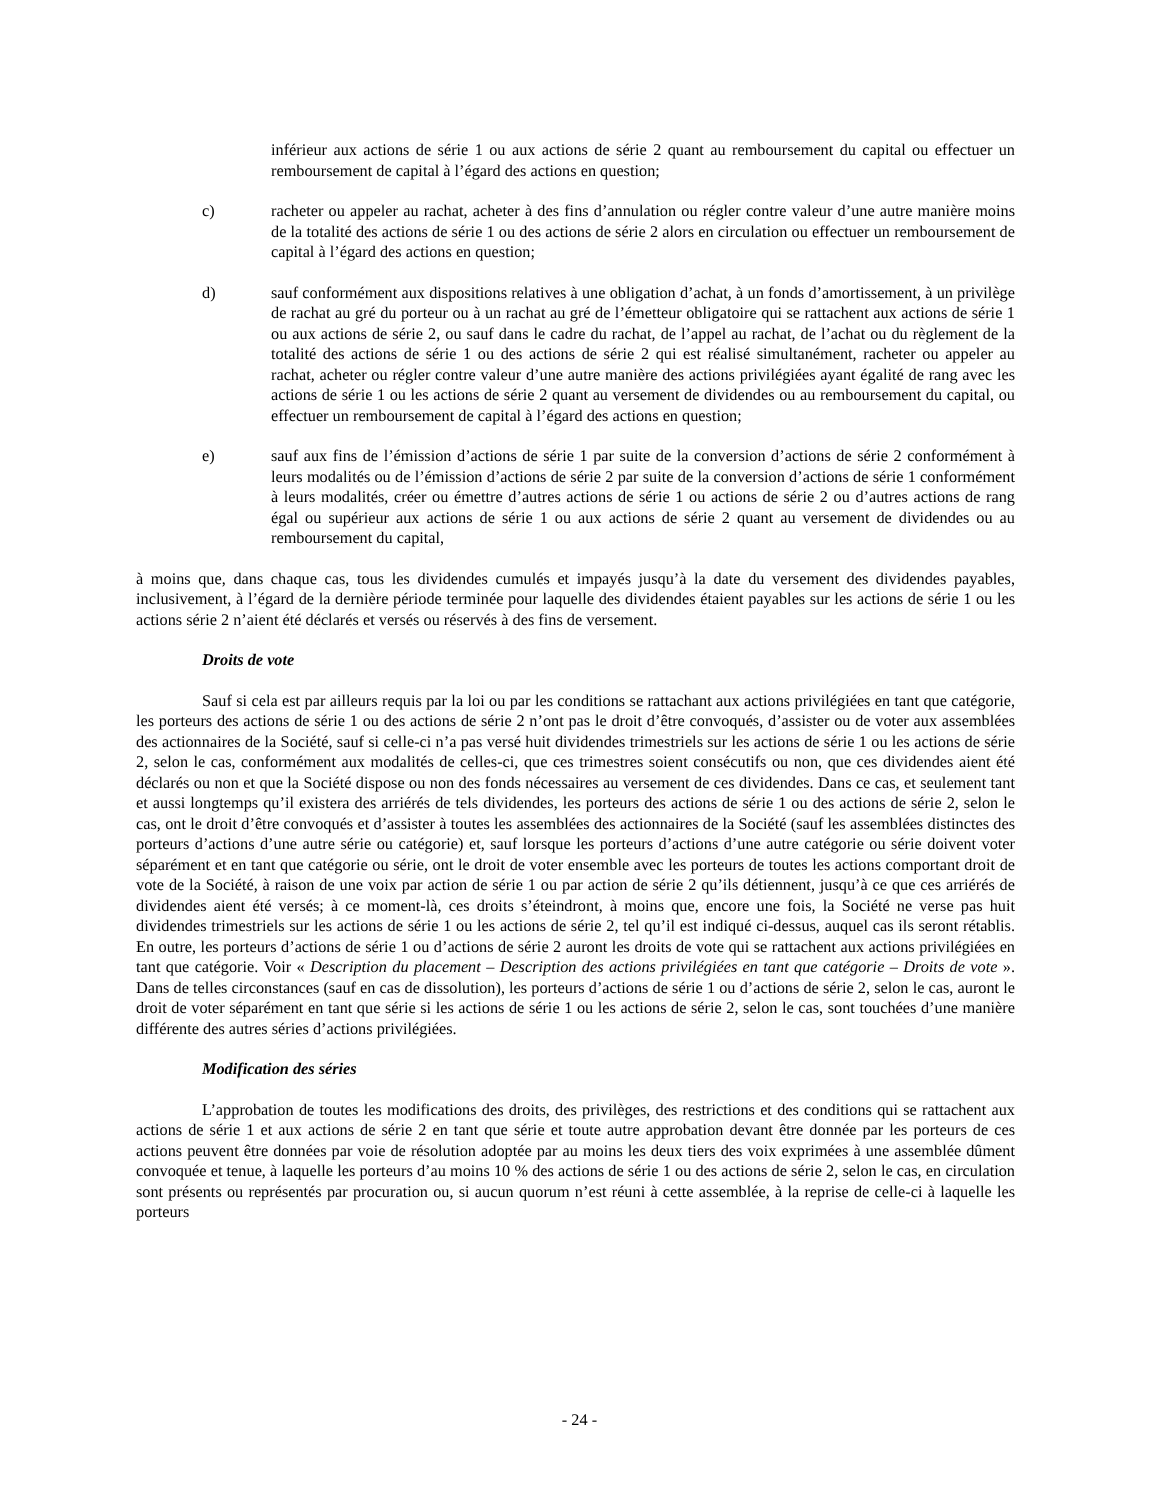inférieur aux actions de série 1 ou aux actions de série 2 quant au remboursement du capital ou effectuer un remboursement de capital à l’égard des actions en question;
c) racheter ou appeler au rachat, acheter à des fins d’annulation ou régler contre valeur d’une autre manière moins de la totalité des actions de série 1 ou des actions de série 2 alors en circulation ou effectuer un remboursement de capital à l’égard des actions en question;
d) sauf conformément aux dispositions relatives à une obligation d’achat, à un fonds d’amortissement, à un privilège de rachat au gré du porteur ou à un rachat au gré de l’émetteur obligatoire qui se rattachent aux actions de série 1 ou aux actions de série 2, ou sauf dans le cadre du rachat, de l’appel au rachat, de l’achat ou du règlement de la totalité des actions de série 1 ou des actions de série 2 qui est réalisé simultanément, racheter ou appeler au rachat, acheter ou régler contre valeur d’une autre manière des actions privilégiées ayant égalité de rang avec les actions de série 1 ou les actions de série 2 quant au versement de dividendes ou au remboursement du capital, ou effectuer un remboursement de capital à l’égard des actions en question;
e) sauf aux fins de l’émission d’actions de série 1 par suite de la conversion d’actions de série 2 conformément à leurs modalités ou de l’émission d’actions de série 2 par suite de la conversion d’actions de série 1 conformément à leurs modalités, créer ou émettre d’autres actions de série 1 ou actions de série 2 ou d’autres actions de rang égal ou supérieur aux actions de série 1 ou aux actions de série 2 quant au versement de dividendes ou au remboursement du capital,
à moins que, dans chaque cas, tous les dividendes cumulés et impayés jusqu’à la date du versement des dividendes payables, inclusivement, à l’égard de la dernière période terminée pour laquelle des dividendes étaient payables sur les actions de série 1 ou les actions série 2 n’aient été déclarés et versés ou réservés à des fins de versement.
Droits de vote
Sauf si cela est par ailleurs requis par la loi ou par les conditions se rattachant aux actions privilégiées en tant que catégorie, les porteurs des actions de série 1 ou des actions de série 2 n’ont pas le droit d’être convoqués, d’assister ou de voter aux assemblées des actionnaires de la Société, sauf si celle-ci n’a pas versé huit dividendes trimestriels sur les actions de série 1 ou les actions de série 2, selon le cas, conformément aux modalités de celles-ci, que ces trimestres soient consécutifs ou non, que ces dividendes aient été déclarés ou non et que la Société dispose ou non des fonds nécessaires au versement de ces dividendes. Dans ce cas, et seulement tant et aussi longtemps qu’il existera des arriérés de tels dividendes, les porteurs des actions de série 1 ou des actions de série 2, selon le cas, ont le droit d’être convoqués et d’assister à toutes les assemblées des actionnaires de la Société (sauf les assemblées distinctes des porteurs d’actions d’une autre série ou catégorie) et, sauf lorsque les porteurs d’actions d’une autre catégorie ou série doivent voter séparément et en tant que catégorie ou série, ont le droit de voter ensemble avec les porteurs de toutes les actions comportant droit de vote de la Société, à raison de une voix par action de série 1 ou par action de série 2 qu’ils détiennent, jusqu’à ce que ces arriérés de dividendes aient été versés; à ce moment-là, ces droits s’éteindront, à moins que, encore une fois, la Société ne verse pas huit dividendes trimestriels sur les actions de série 1 ou les actions de série 2, tel qu’il est indiqué ci-dessus, auquel cas ils seront rétablis. En outre, les porteurs d’actions de série 1 ou d’actions de série 2 auront les droits de vote qui se rattachent aux actions privilégiées en tant que catégorie. Voir « Description du placement – Description des actions privilégiées en tant que catégorie – Droits de vote ». Dans de telles circonstances (sauf en cas de dissolution), les porteurs d’actions de série 1 ou d’actions de série 2, selon le cas, auront le droit de voter séparément en tant que série si les actions de série 1 ou les actions de série 2, selon le cas, sont touchées d’une manière différente des autres séries d’actions privilégiées.
Modification des séries
L’approbation de toutes les modifications des droits, des privilèges, des restrictions et des conditions qui se rattachent aux actions de série 1 et aux actions de série 2 en tant que série et toute autre approbation devant être donnée par les porteurs de ces actions peuvent être données par voie de résolution adoptée par au moins les deux tiers des voix exprimées à une assemblée dûment convoquée et tenue, à laquelle les porteurs d’au moins 10 % des actions de série 1 ou des actions de série 2, selon le cas, en circulation sont présents ou représentés par procuration ou, si aucun quorum n’est réuni à cette assemblée, à la reprise de celle-ci à laquelle les porteurs
- 24 -